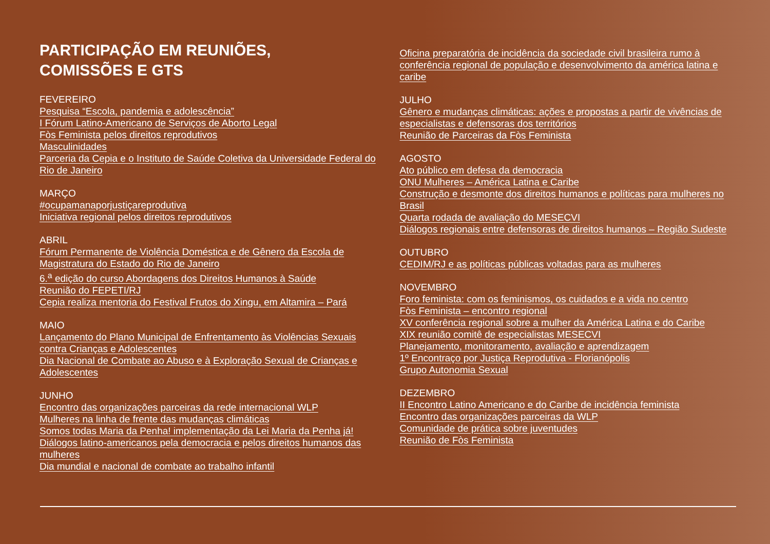PARTICIPAÇÃO EM REUNIÕES,
COMISSÕES E GTS
FEVEREIRO
Pesquisa “Escola, pandemia e adolescência”
I Fórum Latino-Americano de Serviços de Aborto Legal
Fòs Feminista pelos direitos reprodutivos
Masculinidades
Parceria da Cepia e o Instituto de Saúde Coletiva da Universidade Federal do Rio de Janeiro
MARÇO
#ocupamanaporjustiçareprodutiva
Iniciativa regional pelos direitos reprodutivos
ABRIL
Fórum Permanente de Violência Doméstica e de Gênero da Escola de Magistratura do Estado do Rio de Janeiro
6.<sup>a</sup> edição do curso Abordagens dos Direitos Humanos à Saúde
Reunião do FEPETI/RJ
Cepia realiza mentoria do Festival Frutos do Xingu, em Altamira – Pará
MAIO
Lançamento do Plano Municipal de Enfrentamento às Violências Sexuais contra Crianças e Adolescentes
Dia Nacional de Combate ao Abuso e à Exploração Sexual de Crianças e Adolescentes
JUNHO
Encontro das organizações parceiras da rede internacional WLP
Mulheres na linha de frente das mudanças climáticas
Somos todas Maria da Penha! implementação da Lei Maria da Penha já!
Diálogos latino-americanos pela democracia e pelos direitos humanos das mulheres
Dia mundial e nacional de combate ao trabalho infantil
Oficina preparatória de incidência da sociedade civil brasileira rumo à conferência regional de população e desenvolvimento da américa latina e caribe
JULHO
Gênero e mudanças climáticas: ações e propostas a partir de vivências de especialistas e defensoras dos territórios
Reunião de Parceiras da Fòs Feminista
AGOSTO
Ato público em defesa da democracia
ONU Mulheres – América Latina e Caribe
Construção e desmonte dos direitos humanos e políticas para mulheres no Brasil
Quarta rodada de avaliação do MESECVI
Diálogos regionais entre defensoras de direitos humanos – Região Sudeste
OUTUBRO
CEDIM/RJ e as políticas públicas voltadas para as mulheres
NOVEMBRO
Foro feminista: com os feminismos, os cuidados e a vida no centro
Fòs Feminista – encontro regional
XV conferência regional sobre a mulher da América Latina e do Caribe
XIX reunião comitê de especialistas MESECVI
Planejamento, monitoramento, avaliação e aprendizagem
1º Encontraço por Justiça Reprodutiva - Florianópolis
Grupo Autonomia Sexual
DEZEMBRO
II Encontro Latino Americano e do Caribe de incidência feminista
Encontro das organizações parceiras da WLP
Comunidade de prática sobre juventudes
Reunião de Fòs Feminista